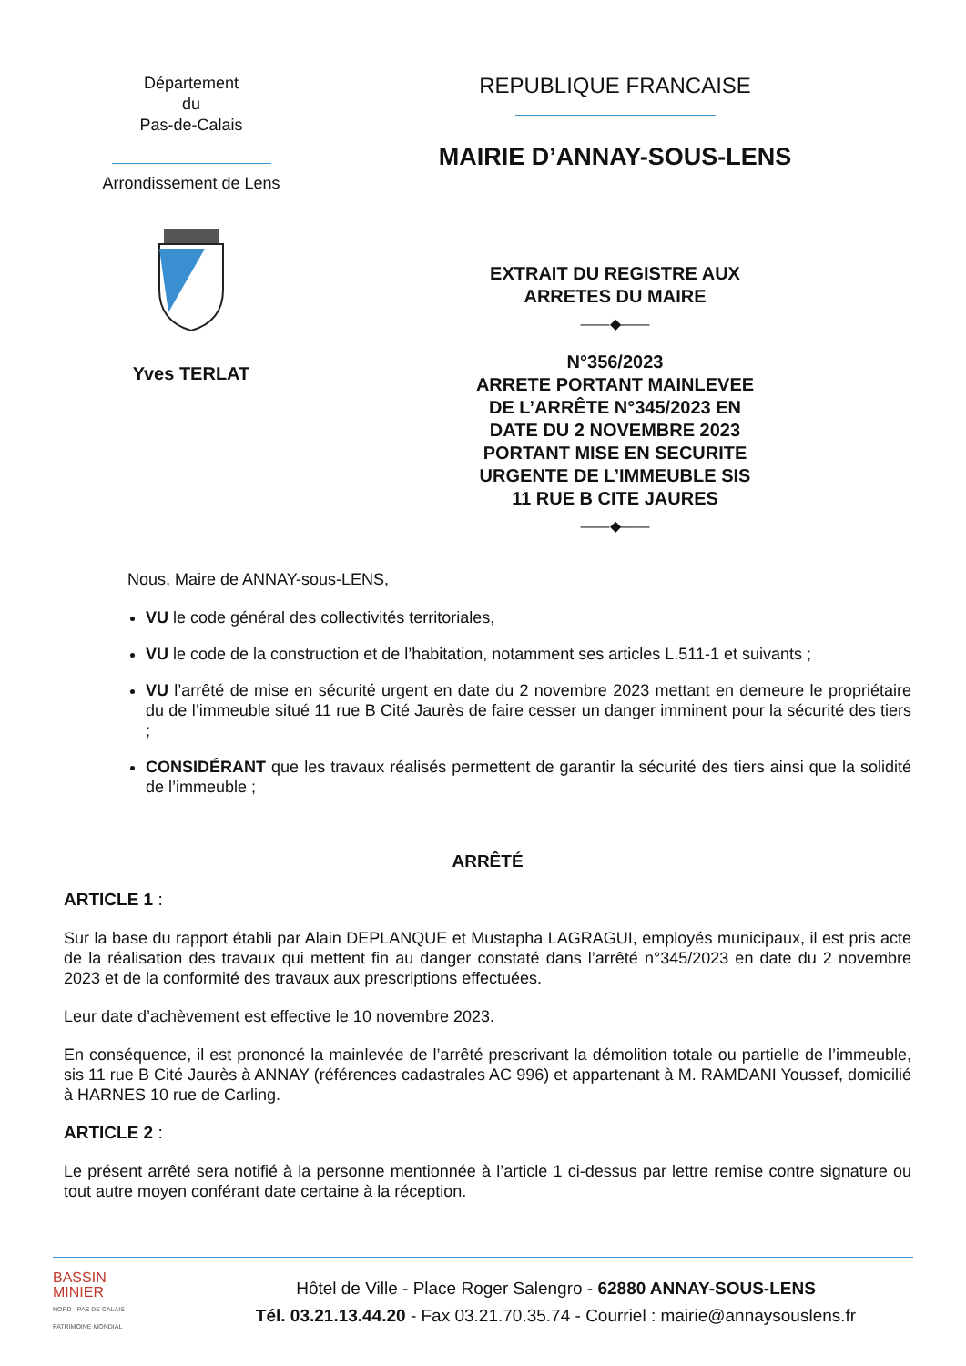Département
du
Pas-de-Calais
Arrondissement de Lens
Yves TERLAT
REPUBLIQUE FRANCAISE
MAIRIE D’ANNAY-SOUS-LENS
EXTRAIT DU REGISTRE AUX
ARRETES DU MAIRE
——◆——
N°356/2023
ARRETE PORTANT MAINLEVEE
DE L’ARRÊTE N°345/2023 EN
DATE DU 2 NOVEMBRE 2023
PORTANT MISE EN SECURITE
URGENTE DE L’IMMEUBLE SIS
11 RUE B CITE JAURES
——◆——
Nous, Maire de ANNAY-sous-LENS,
VU le code général des collectivités territoriales,
VU le code de la construction et de l’habitation, notamment ses articles L.511-1 et suivants ;
VU l’arrêté de mise en sécurité urgent en date du 2 novembre 2023 mettant en demeure le propriétaire du de l’immeuble situé 11 rue B Cité Jaurès de faire cesser un danger imminent pour la sécurité des tiers ;
CONSIDÉRANT que les travaux réalisés permettent de garantir la sécurité des tiers ainsi que la solidité de l’immeuble ;
ARRÊTÉ
ARTICLE 1 :
Sur la base du rapport établi par Alain DEPLANQUE et Mustapha LAGRAGUI, employés municipaux, il est pris acte de la réalisation des travaux qui mettent fin au danger constaté dans l’arrêté n°345/2023 en date du 2 novembre 2023 et de la conformité des travaux aux prescriptions effectuées.
Leur date d’achèvement est effective le 10 novembre 2023.
En conséquence, il est prononcé la mainlevée de l’arrêté prescrivant la démolition totale ou partielle de l’immeuble, sis 11 rue B Cité Jaurès à ANNAY (références cadastrales AC 996) et appartenant à M. RAMDANI Youssef, domicilié à HARNES 10 rue de Carling.
ARTICLE 2 :
Le présent arrêté sera notifié à la personne mentionnée à l’article 1 ci-dessus par lettre remise contre signature ou tout autre moyen conférant date certaine à la réception.
BASSIN
MINIER
NORD · PAS DE CALAIS
PATRIMOINE MONDIAL
Hôtel de Ville - Place Roger Salengro - 62880 ANNAY-SOUS-LENS
Tél. 03.21.13.44.20 - Fax 03.21.70.35.74 - Courriel : mairie@annaysouslens.fr